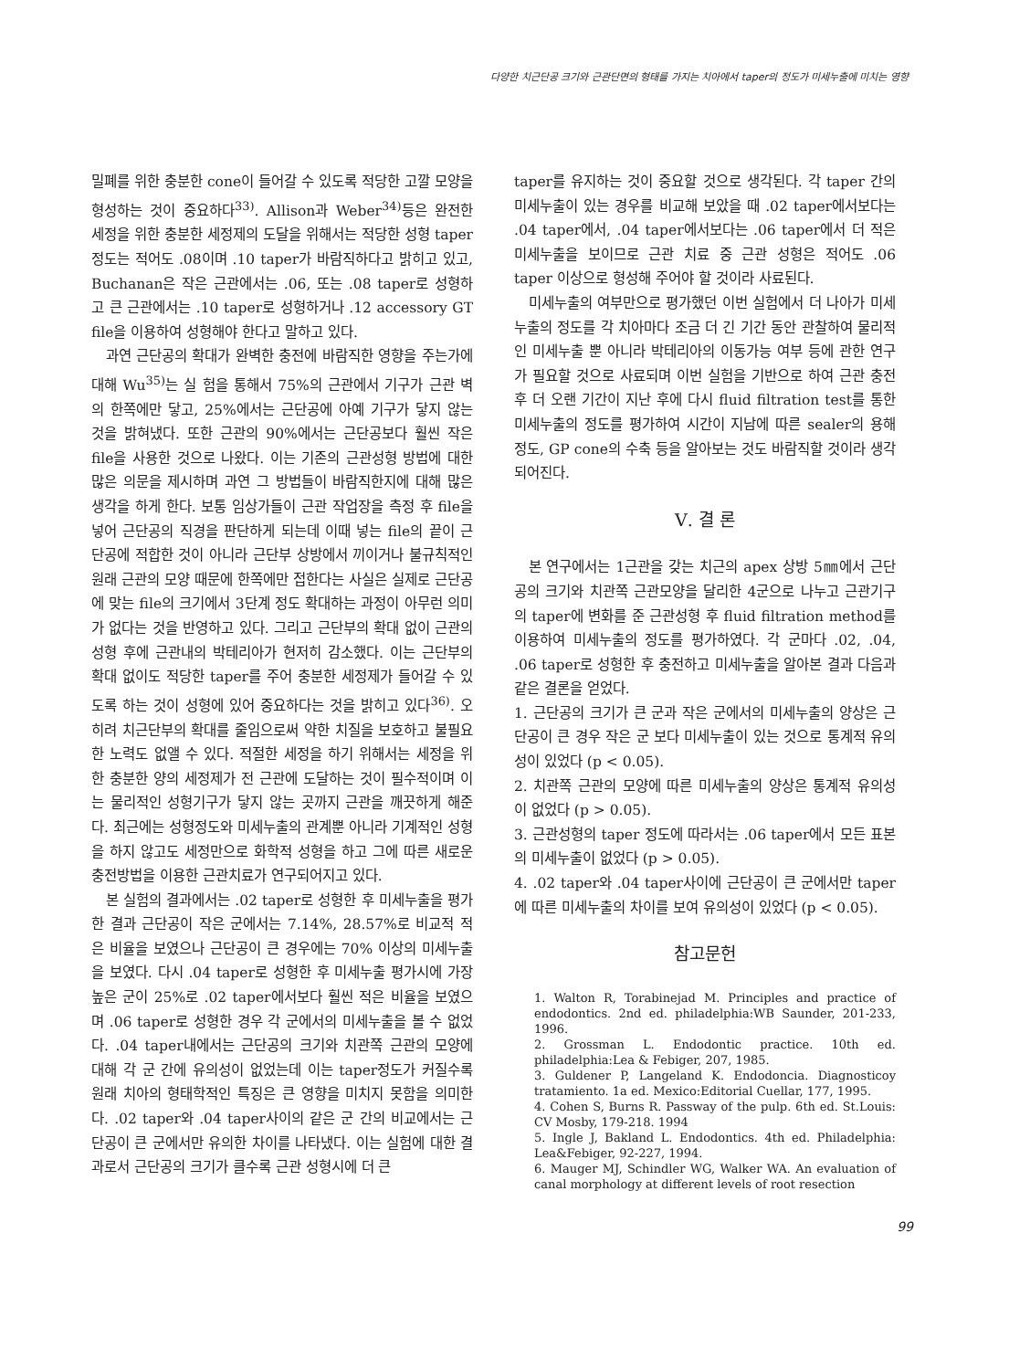다양한 치근단공 크기와 근관단면의 형태를 가지는 치아에서 taper의 정도가 미세누출에 미치는 영향
밀폐를 위한 충분한 cone이 들어갈 수 있도록 적당한 고깔 모양을 형성하는 것이 중요하다<sup>33)</sup>. Allison과 Weber<sup>34)</sup>등은 완전한 세정을 위한 충분한 세정제의 도달을 위해서는 적당한 성형 taper정도는 적어도 .08이며 .10 taper가 바람직하다고 밝히고 있고, Buchanan은 작은 근관에서는 .06, 또는 .08 taper로 성형하고 큰 근관에서는 .10 taper로 성형하거나 .12 accessory GT file을 이용하여 성형해야 한다고 말하고 있다.
과연 근단공의 확대가 완벽한 충전에 바람직한 영향을 주는가에 대해 Wu<sup>35)</sup>는 실 험을 통해서 75%의 근관에서 기구가 근관 벽의 한쪽에만 닿고, 25%에서는 근단공에 아예 기구가 닿지 않는 것을 밝혀냈다. 또한 근관의 90%에서는 근단공보다 훨씬 작은 file을 사용한 것으로 나왔다. 이는 기존의 근관성형 방법에 대한 많은 의문을 제시하며 과연 그 방법들이 바람직한지에 대해 많은 생각을 하게 한다. 보통 임상가들이 근관 작업장을 측정 후 file을 넣어 근단공의 직경을 판단하게 되는데 이때 넣는 file의 끝이 근단공에 적합한 것이 아니라 근단부 상방에서 끼이거나 불규칙적인 원래 근관의 모양 때문에 한쪽에만 접한다는 사실은 실제로 근단공에 맞는 file의 크기에서 3단계 정도 확대하는 과정이 아무런 의미가 없다는 것을 반영하고 있다. 그리고 근단부의 확대 없이 근관의 성형 후에 근관내의 박테리아가 현저히 감소했다. 이는 근단부의 확대 없이도 적당한 taper를 주어 충분한 세정제가 들어갈 수 있도록 하는 것이 성형에 있어 중요하다는 것을 밝히고 있다<sup>36)</sup>. 오히려 치근단부의 확대를 줄임으로써 약한 치질을 보호하고 불필요한 노력도 없앨 수 있다. 적절한 세정을 하기 위해서는 세정을 위한 충분한 양의 세정제가 전 근관에 도달하는 것이 필수적이며 이는 물리적인 성형기구가 닿지 않는 곳까지 근관을 깨끗하게 해준다. 최근에는 성형정도와 미세누출의 관계뿐 아니라 기계적인 성형을 하지 않고도 세정만으로 화학적 성형을 하고 그에 따른 새로운 충전방법을 이용한 근관치료가 연구되어지고 있다.
본 실험의 결과에서는 .02 taper로 성형한 후 미세누출을 평가한 결과 근단공이 작은 군에서는 7.14%, 28.57%로 비교적 적은 비율을 보였으나 근단공이 큰 경우에는 70% 이상의 미세누출을 보였다. 다시 .04 taper로 성형한 후 미세누출 평가시에 가장 높은 군이 25%로 .02 taper에서보다 훨씬 적은 비율을 보였으며 .06 taper로 성형한 경우 각 군에서의 미세누출을 볼 수 없었다. .04 taper내에서는 근단공의 크기와 치관쪽 근관의 모양에 대해 각 군 간에 유의성이 없었는데 이는 taper정도가 커질수록 원래 치아의 형태학적인 특징은 큰 영향을 미치지 못함을 의미한다. .02 taper와 .04 taper사이의 같은 군 간의 비교에서는 근단공이 큰 군에서만 유의한 차이를 나타냈다. 이는 실험에 대한 결과로서 근단공의 크기가 클수록 근관 성형시에 더 큰
taper를 유지하는 것이 중요할 것으로 생각된다. 각 taper 간의 미세누출이 있는 경우를 비교해 보았을 때 .02 taper에서보다는 .04 taper에서, .04 taper에서보다는 .06 taper에서 더 적은 미세누출을 보이므로 근관 치료 중 근관 성형은 적어도 .06 taper 이상으로 형성해 주어야 할 것이라 사료된다.
미세누출의 여부만으로 평가했던 이번 실험에서 더 나아가 미세누출의 정도를 각 치아마다 조금 더 긴 기간 동안 관찰하여 물리적인 미세누출 뿐 아니라 박테리아의 이동가능 여부 등에 관한 연구가 필요할 것으로 사료되며 이번 실험을 기반으로 하여 근관 충전 후 더 오랜 기간이 지난 후에 다시 fluid filtration test를 통한 미세누출의 정도를 평가하여 시간이 지남에 따른 sealer의 용해정도, GP cone의 수축 등을 알아보는 것도 바람직할 것이라 생각되어진다.
Ⅴ. 결 론
본 연구에서는 1근관을 갖는 치근의 apex 상방 5㎜에서 근단공의 크기와 치관쪽 근관모양을 달리한 4군으로 나누고 근관기구의 taper에 변화를 준 근관성형 후 fluid filtration method를 이용하여 미세누출의 정도를 평가하였다. 각 군마다 .02, .04, .06 taper로 성형한 후 충전하고 미세누출을 알아본 결과 다음과 같은 결론을 얻었다.
1. 근단공의 크기가 큰 군과 작은 군에서의 미세누출의 양상은 근단공이 큰 경우 작은 군 보다 미세누출이 있는 것으로 통계적 유의성이 있었다 (p < 0.05).
2. 치관쪽 근관의 모양에 따른 미세누출의 양상은 통계적 유의성이 없었다 (p > 0.05).
3. 근관성형의 taper 정도에 따라서는 .06 taper에서 모든 표본의 미세누출이 없었다 (p > 0.05).
4. .02 taper와 .04 taper사이에 근단공이 큰 군에서만 taper에 따른 미세누출의 차이를 보여 유의성이 있었다 (p < 0.05).
참고문헌
1. Walton R, Torabinejad M. Principles and practice of endodontics. 2nd ed. philadelphia:WB Saunder, 201-233, 1996.
2. Grossman L. Endodontic practice. 10th ed. philadelphia:Lea & Febiger, 207, 1985.
3. Guldener P, Langeland K. Endodoncia. Diagnosticoy tratamiento. 1a ed. Mexico:Editorial Cuellar, 177, 1995.
4. Cohen S, Burns R. Passway of the pulp. 6th ed. St.Louis: CV Mosby, 179-218. 1994
5. Ingle J, Bakland L. Endodontics. 4th ed. Philadelphia: Lea&Febiger, 92-227, 1994.
6. Mauger MJ, Schindler WG, Walker WA. An evaluation of canal morphology at different levels of root resection
99